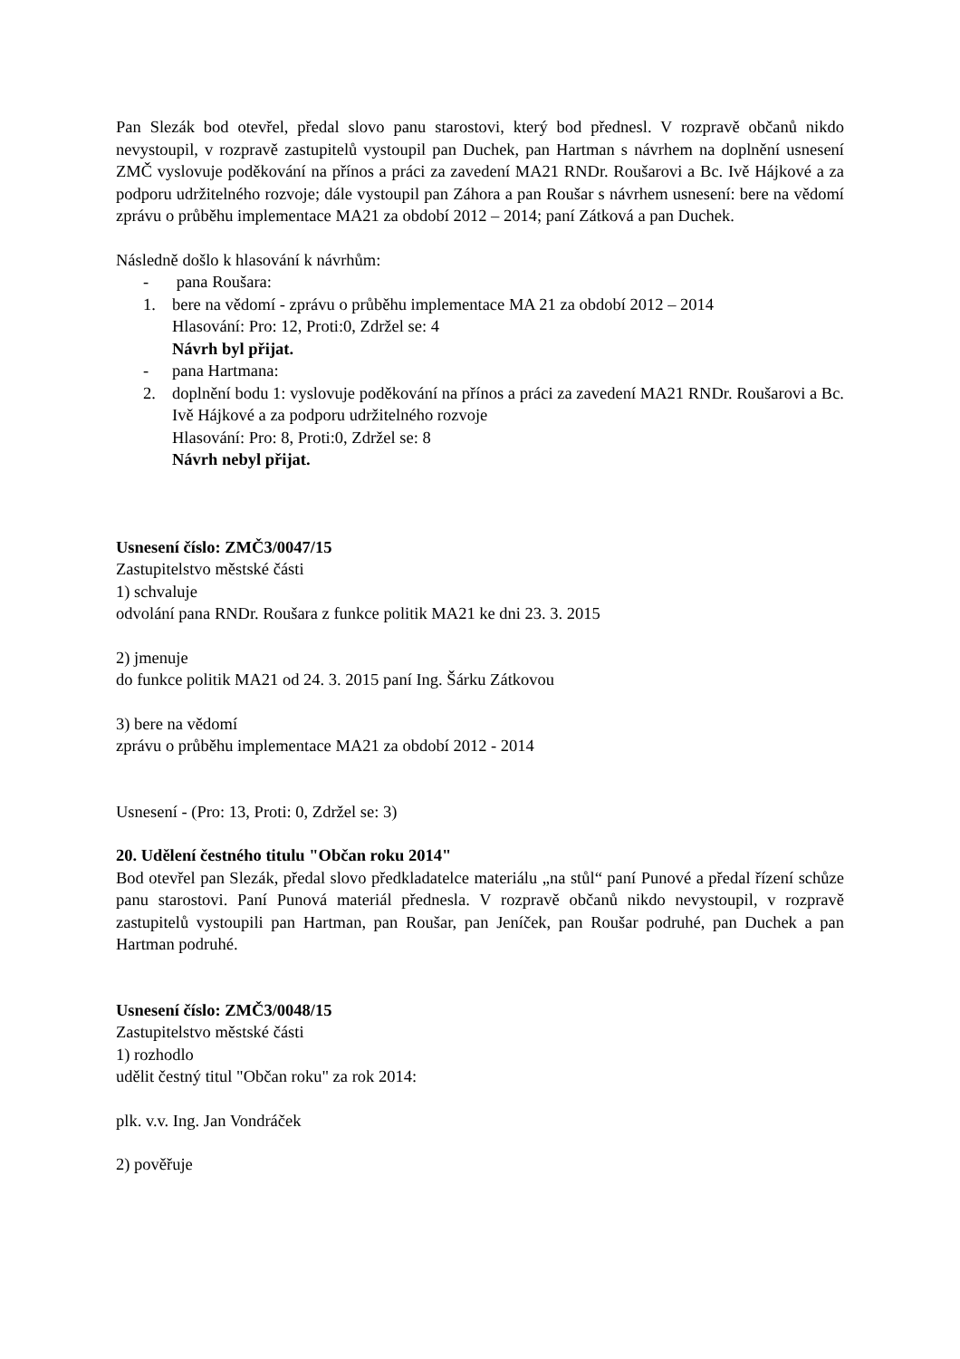Pan Slezák bod otevřel, předal slovo panu starostovi, který bod přednesl. V rozpravě občanů nikdo nevystoupil, v rozpravě zastupitelů vystoupil pan Duchek, pan Hartman s návrhem na doplnění usnesení ZMČ vyslovuje poděkování na přínos a práci za zavedení MA21 RNDr. Roušarovi a Bc. Ivě Hájkové a za podporu udržitelného rozvoje; dále vystoupil pan Záhora a pan Roušar s návrhem usnesení: bere na vědomí zprávu o průběhu implementace MA21 za období 2012 – 2014; paní Zátková a pan Duchek.
Následně došlo k hlasování k návrhům:
- pana Roušara:
1. bere na vědomí - zprávu o průběhu implementace MA 21 za období 2012 – 2014
Hlasování: Pro: 12, Proti:0, Zdržel se: 4
Návrh byl přijat.
- pana Hartmana:
2. doplnění bodu 1: vyslovuje poděkování na přínos a práci za zavedení MA21 RNDr. Roušarovi a Bc. Ivě Hájkové a za podporu udržitelného rozvoje
Hlasování: Pro: 8, Proti:0, Zdržel se: 8
Návrh nebyl přijat.
Usnesení číslo: ZMČ3/0047/15
Zastupitelstvo městské části
1) schvaluje
odvolání pana RNDr. Roušara z funkce politik MA21 ke dni 23. 3. 2015
2) jmenuje
do funkce politik MA21 od 24. 3. 2015 paní Ing. Šárku Zátkovou
3) bere na vědomí
zprávu o průběhu implementace MA21 za období 2012 - 2014
Usnesení - (Pro: 13, Proti: 0, Zdržel se: 3)
20. Udělení čestného titulu "Občan roku 2014"
Bod otevřel pan Slezák, předal slovo předkladatelce materiálu „na stůl“ paní Punové a předal řízení schůze panu starostovi. Paní Punová materiál přednesla. V rozpravě občanů nikdo nevystoupil, v rozpravě zastupitelů vystoupili pan Hartman, pan Roušar, pan Jeníček, pan Roušar podruhé, pan Duchek a pan Hartman podruhé.
Usnesení číslo: ZMČ3/0048/15
Zastupitelstvo městské části
1) rozhodlo
udělit čestný titul "Občan roku" za rok 2014:
plk. v.v. Ing. Jan Vondráček
2) pověřuje